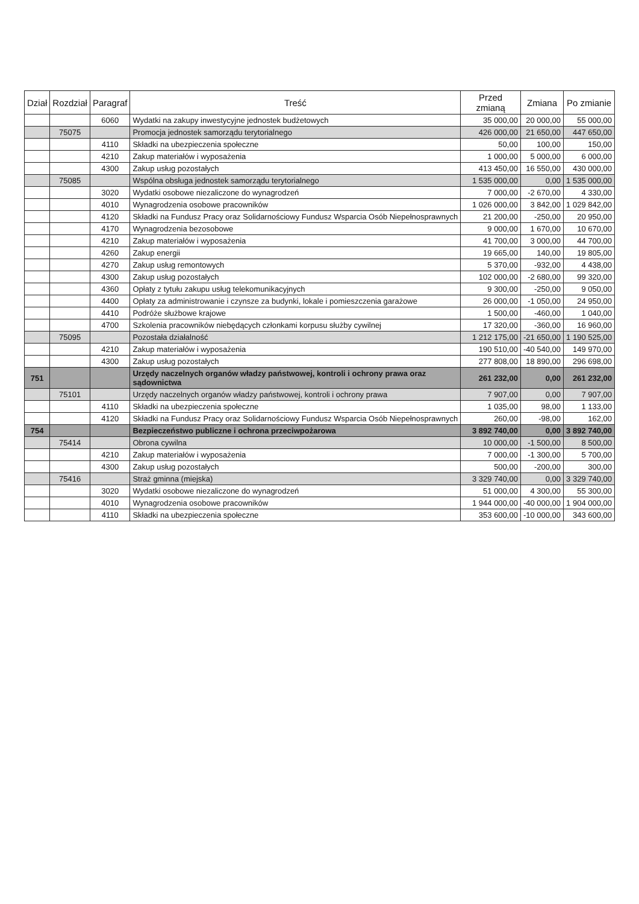| Dział | Rozdział | Paragraf | Treść | Przed zmianą | Zmiana | Po zmianie |
| --- | --- | --- | --- | --- | --- | --- |
| | | 6060 | Wydatki na zakupy inwestycyjne jednostek budżetowych | 35 000,00 | 20 000,00 | 55 000,00 |
| | 75075 | | Promocja jednostek samorządu terytorialnego | 426 000,00 | 21 650,00 | 447 650,00 |
| | | 4110 | Składki na ubezpieczenia społeczne | 50,00 | 100,00 | 150,00 |
| | | 4210 | Zakup materiałów i wyposażenia | 1 000,00 | 5 000,00 | 6 000,00 |
| | | 4300 | Zakup usług pozostałych | 413 450,00 | 16 550,00 | 430 000,00 |
| | 75085 | | Wspólna obsługa jednostek samorządu terytorialnego | 1 535 000,00 | 0,00 | 1 535 000,00 |
| | | 3020 | Wydatki osobowe niezaliczone do wynagrodzeń | 7 000,00 | -2 670,00 | 4 330,00 |
| | | 4010 | Wynagrodzenia osobowe pracowników | 1 026 000,00 | 3 842,00 | 1 029 842,00 |
| | | 4120 | Składki na Fundusz Pracy oraz Solidarnościowy Fundusz Wsparcia Osób Niepełnosprawnych | 21 200,00 | -250,00 | 20 950,00 |
| | | 4170 | Wynagrodzenia bezosobowe | 9 000,00 | 1 670,00 | 10 670,00 |
| | | 4210 | Zakup materiałów i wyposażenia | 41 700,00 | 3 000,00 | 44 700,00 |
| | | 4260 | Zakup energii | 19 665,00 | 140,00 | 19 805,00 |
| | | 4270 | Zakup usług remontowych | 5 370,00 | -932,00 | 4 438,00 |
| | | 4300 | Zakup usług pozostałych | 102 000,00 | -2 680,00 | 99 320,00 |
| | | 4360 | Opłaty z tytułu zakupu usług telekomunikacyjnych | 9 300,00 | -250,00 | 9 050,00 |
| | | 4400 | Opłaty za administrowanie i czynsze za budynki, lokale i pomieszczenia garażowe | 26 000,00 | -1 050,00 | 24 950,00 |
| | | 4410 | Podróże służbowe krajowe | 1 500,00 | -460,00 | 1 040,00 |
| | | 4700 | Szkolenia pracowników niebędących członkami korpusu służby cywilnej | 17 320,00 | -360,00 | 16 960,00 |
| | 75095 | | Pozostała działalność | 1 212 175,00 | -21 650,00 | 1 190 525,00 |
| | | 4210 | Zakup materiałów i wyposażenia | 190 510,00 | -40 540,00 | 149 970,00 |
| | | 4300 | Zakup usług pozostałych | 277 808,00 | 18 890,00 | 296 698,00 |
| 751 | | | Urzędy naczelnych organów władzy państwowej, kontroli i ochrony prawa oraz sądownictwa | 261 232,00 | 0,00 | 261 232,00 |
| | 75101 | | Urzędy naczelnych organów władzy państwowej, kontroli i ochrony prawa | 7 907,00 | 0,00 | 7 907,00 |
| | | 4110 | Składki na ubezpieczenia społeczne | 1 035,00 | 98,00 | 1 133,00 |
| | | 4120 | Składki na Fundusz Pracy oraz Solidarnościowy Fundusz Wsparcia Osób Niepełnosprawnych | 260,00 | -98,00 | 162,00 |
| 754 | | | Bezpieczeństwo publiczne i ochrona przeciwpożarowa | 3 892 740,00 | 0,00 | 3 892 740,00 |
| | 75414 | | Obrona cywilna | 10 000,00 | -1 500,00 | 8 500,00 |
| | | 4210 | Zakup materiałów i wyposażenia | 7 000,00 | -1 300,00 | 5 700,00 |
| | | 4300 | Zakup usług pozostałych | 500,00 | -200,00 | 300,00 |
| | 75416 | | Straż gminna (miejska) | 3 329 740,00 | 0,00 | 3 329 740,00 |
| | | 3020 | Wydatki osobowe niezaliczone do wynagrodzeń | 51 000,00 | 4 300,00 | 55 300,00 |
| | | 4010 | Wynagrodzenia osobowe pracowników | 1 944 000,00 | -40 000,00 | 1 904 000,00 |
| | | 4110 | Składki na ubezpieczenia społeczne | 353 600,00 | -10 000,00 | 343 600,00 |